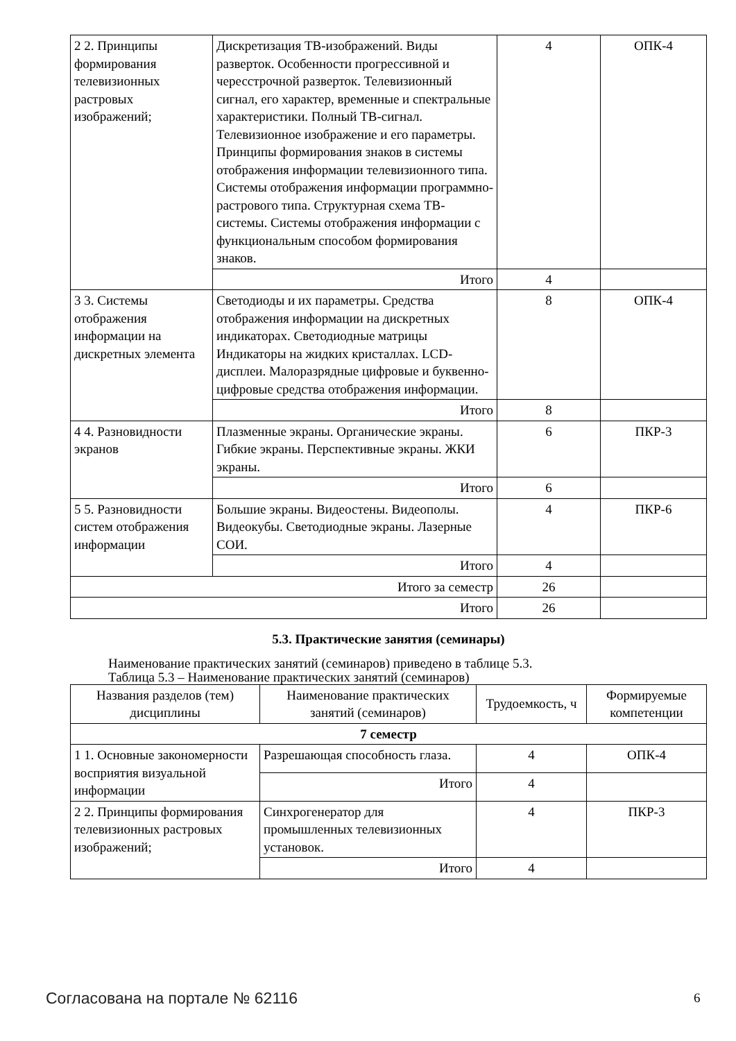| 2 2. Принципы формирования телевизионных растровых изображений; | Дискретизация ТВ-изображений. Виды разверток. Особенности прогрессивной и чересстрочной разверток. Телевизионный сигнал, его характер, временные и спектральные характеристики. Полный ТВ-сигнал. Телевизионное изображение и его параметры. Принципы формирования знаков в системы отображения информации телевизионного типа. Системы отображения информации программно-растрового типа. Структурная схема ТВ- системы. Системы отображения информации с функциональным способом формирования знаков. | 4 | ОПК-4 |
| | Итого | 4 | |
| 3 3. Системы отображения информации на дискретных элемента | Светодиоды и их параметры. Средства отображения информации на дискретных индикаторах. Светодиодные матрицы Индикаторы на жидких кристаллах. LCD-дисплеи. Малоразрядные цифровые и буквенно-цифровые средства отображения информации. | 8 | ОПК-4 |
| | Итого | 8 | |
| 4 4. Разновидности экранов | Плазменные экраны. Органические экраны. Гибкие экраны. Перспективные экраны. ЖКИ экраны. | 6 | ПКР-3 |
| | Итого | 6 | |
| 5 5. Разновидности систем отображения информации | Большие экраны. Видеостены. Видеополы. Видеокубы. Светодиодные экраны. Лазерные СОИ. | 4 | ПКР-6 |
| | Итого | 4 | |
| Итого за семестр | | 26 | |
| Итого | | 26 | |
5.3. Практические занятия (семинары)
Наименование практических занятий (семинаров) приведено в таблице 5.3.
Таблица 5.3 – Наименование практических занятий (семинаров)
| Названия разделов (тем) дисциплины | Наименование практических занятий (семинаров) | Трудоемкость, ч | Формируемые компетенции |
| --- | --- | --- | --- |
| 7 семестр | | | |
| 1 1. Основные закономерности восприятия визуальной информации | Разрешающая способность глаза. | 4 | ОПК-4 |
| | Итого | 4 | |
| 2 2. Принципы формирования телевизионных растровых изображений; | Синхрогенератор для промышленных телевизионных установок. | 4 | ПКР-3 |
| | Итого | 4 | |
Согласована на портале № 62116 6